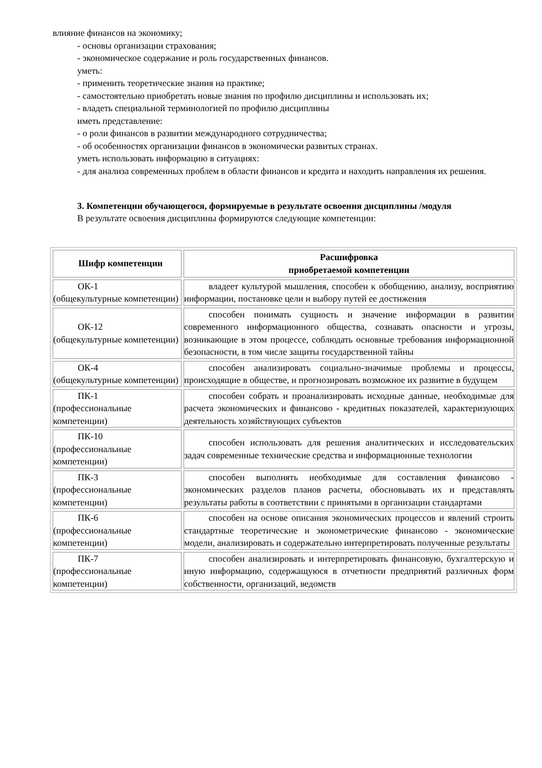влияние финансов на экономику;
- основы организации страхования;
- экономическое содержание и роль государственных финансов.
уметь:
- применить теоретические знания на практике;
- самостоятельно приобретать новые знания по профилю дисциплины и использовать их;
- владеть специальной терминологией по профилю дисциплины
иметь представление:
- о роли финансов в развитии международного сотрудничества;
- об особенностях организации финансов в экономически развитых странах.
уметь использовать информацию в ситуациях:
- для анализа современных проблем в области финансов и кредита и находить направления их решения.
3. Компетенции обучающегося, формируемые в результате освоения дисциплины /модуля
В результате освоения дисциплины формируются следующие компетенции:
| Шифр компетенции | Расшифровка приобретаемой компетенции |
| --- | --- |
| ОК-1 (общекультурные компетенции) | владеет культурой мышления, способен к обобщению, анализу, восприятию информации, постановке цели и выбору путей ее достижения |
| ОК-12 (общекультурные компетенции) | способен понимать сущность и значение информации в развитии современного информационного общества, сознавать опасности и угрозы, возникающие в этом процессе, соблюдать основные требования информационной безопасности, в том числе защиты государственной тайны |
| ОК-4 (общекультурные компетенции) | способен анализировать социально-значимые проблемы и процессы, происходящие в обществе, и прогнозировать возможное их развитие в будущем |
| ПК-1 (профессиональные компетенции) | способен собрать и проанализировать исходные данные, необходимые для расчета экономических и финансово - кредитных показателей, характеризующих деятельность хозяйствующих субъектов |
| ПК-10 (профессиональные компетенции) | способен использовать для решения аналитических и исследовательских задач современные технические средства и информационные технологии |
| ПК-3 (профессиональные компетенции) | способен выполнять необходимые для составления финансово - экономических разделов планов расчеты, обосновывать их и представлять результаты работы в соответствии с принятыми в организации стандартами |
| ПК-6 (профессиональные компетенции) | способен на основе описания экономических процессов и явлений строить стандартные теоретические и эконометрические финансово - экономические модели, анализировать и содержательно интерпретировать полученные результаты |
| ПК-7 (профессиональные компетенции) | способен анализировать и интерпретировать финансовую, бухгалтерскую и иную информацию, содержащуюся в отчетности предприятий различных форм собственности, организаций, ведомств |